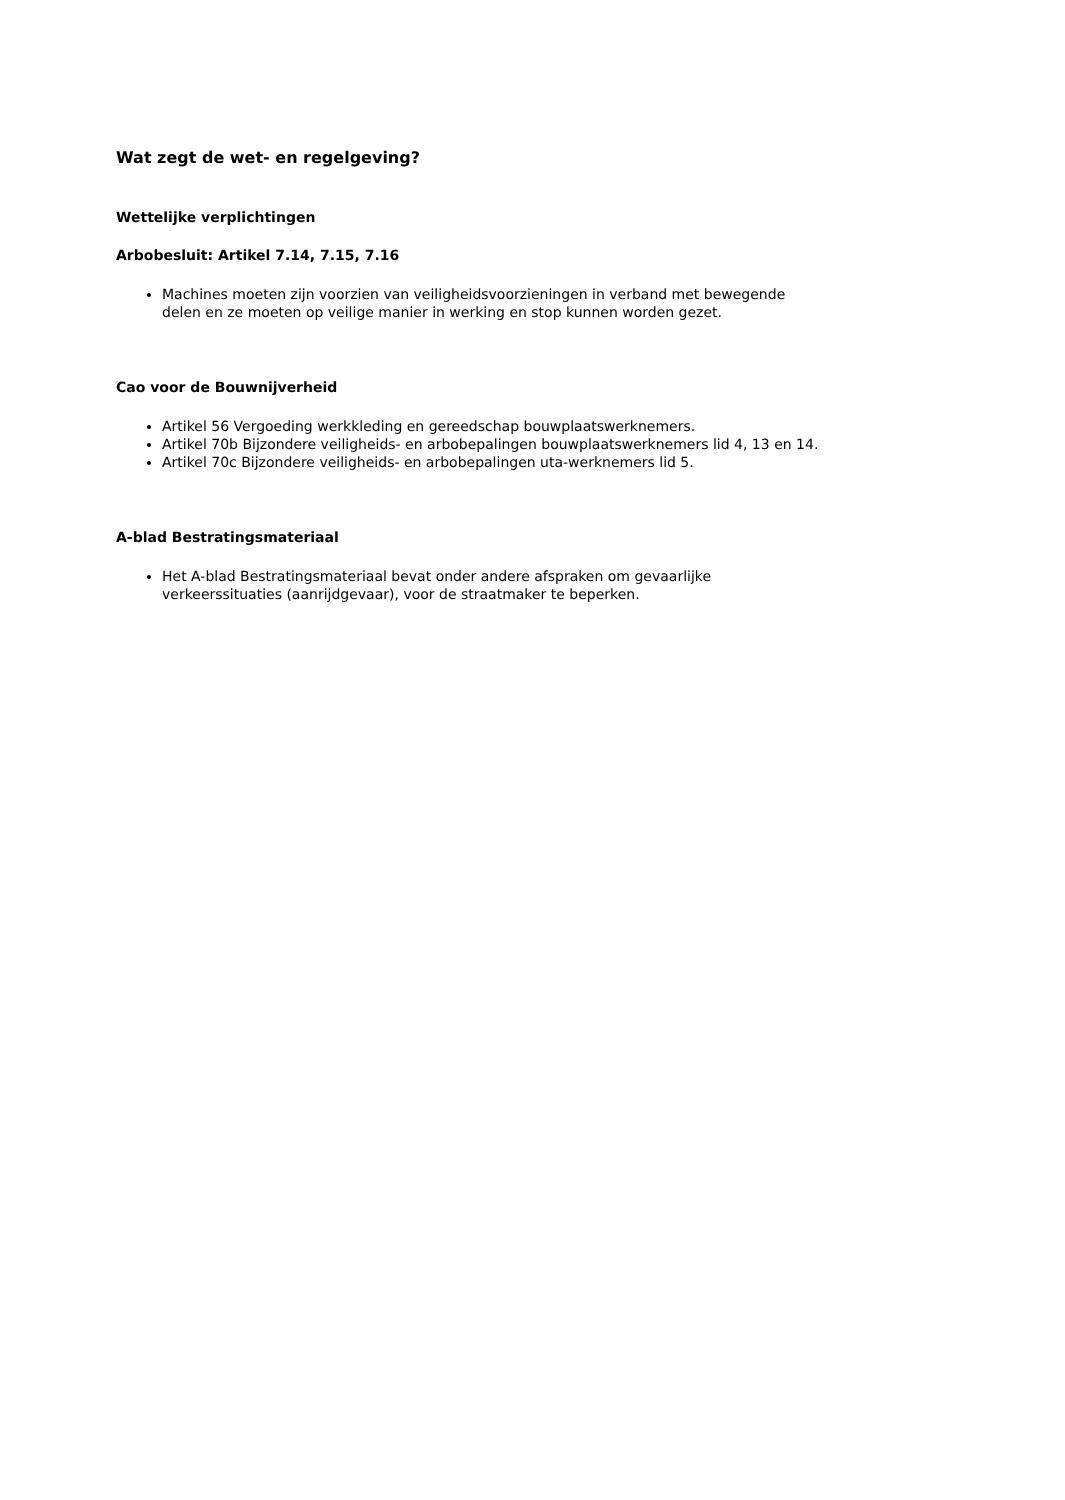Wat zegt de wet- en regelgeving?
Wettelijke verplichtingen
Arbobesluit: Artikel 7.14, 7.15, 7.16
Machines moeten zijn voorzien van veiligheidsvoorzieningen in verband met bewegende delen en ze moeten op veilige manier in werking en stop kunnen worden gezet.
Cao voor de Bouwnijverheid
Artikel 56 Vergoeding werkkleding en gereedschap bouwplaatswerknemers.
Artikel 70b Bijzondere veiligheids- en arbobepalingen bouwplaatswerknemers lid 4, 13 en 14.
Artikel 70c Bijzondere veiligheids- en arbobepalingen uta-werknemers lid 5.
A-blad Bestratingsmateriaal
Het A-blad Bestratingsmateriaal bevat onder andere afspraken om gevaarlijke verkeerssituaties (aanrijdgevaar), voor de straatmaker te beperken.